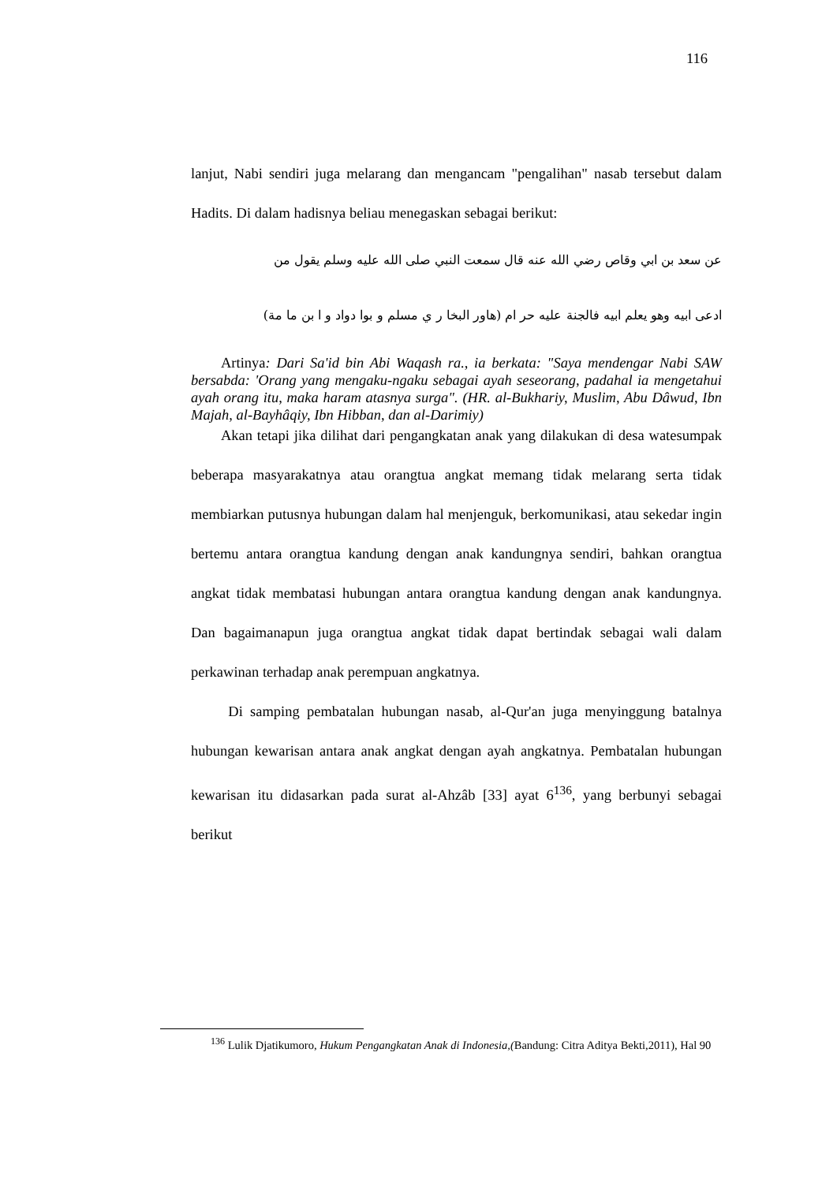116
lanjut, Nabi sendiri juga melarang dan mengancam "pengalihan" nasab tersebut dalam Hadits. Di dalam hadisnya beliau menegaskan sebagai berikut:
عن سعد بن ابي وقاص رضي الله عنه قال سمعت النبي صلى الله عليه وسلم يقول من
ادعى ابيه وهو يعلم ابيه فالجنة عليه حر ام (هاور البخا ر ي مسلم و بوا دواد و ا بن ما مة)
Artinya: Dari Sa'id bin Abi Waqash ra., ia berkata: "Saya mendengar Nabi SAW bersabda: 'Orang yang mengaku-ngaku sebagai ayah seseorang, padahal ia mengetahui ayah orang itu, maka haram atasnya surga". (HR. al-Bukhariy, Muslim, Abu Dâwud, Ibn Majah, al-Bayhâqiy, Ibn Hibban, dan al-Darimiy)
Akan tetapi jika dilihat dari pengangkatan anak yang dilakukan di desa watesumpak beberapa masyarakatnya atau orangtua angkat memang tidak melarang serta tidak membiarkan putusnya hubungan dalam hal menjenguk, berkomunikasi, atau sekedar ingin bertemu antara orangtua kandung dengan anak kandungnya sendiri, bahkan orangtua angkat tidak membatasi hubungan antara orangtua kandung dengan anak kandungnya. Dan bagaimanapun juga orangtua angkat tidak dapat bertindak sebagai wali dalam perkawinan terhadap anak perempuan angkatnya.
Di samping pembatalan hubungan nasab, al-Qur'an juga menyinggung batalnya hubungan kewarisan antara anak angkat dengan ayah angkatnya. Pembatalan hubungan kewarisan itu didasarkan pada surat al-Ahzâb [33] ayat 6<sup>136</sup>, yang berbunyi sebagai berikut
<sup>136</sup> Lulik Djatikumoro, Hukum Pengangkatan Anak di Indonesia,(Bandung: Citra Aditya Bekti,2011), Hal 90